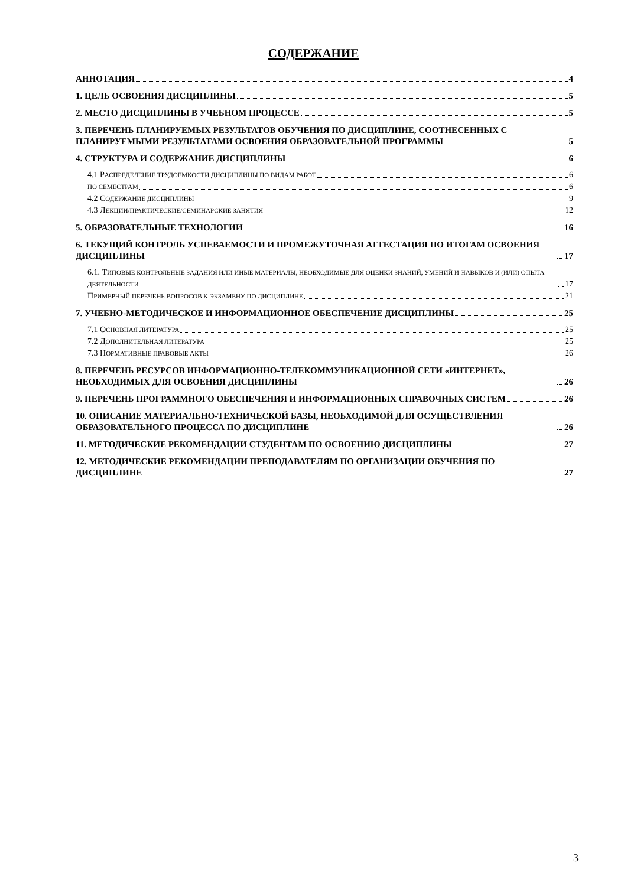СОДЕРЖАНИЕ
АННОТАЦИЯ 4
1. ЦЕЛЬ ОСВОЕНИЯ ДИСЦИПЛИНЫ 5
2. МЕСТО ДИСЦИПЛИНЫ В УЧЕБНОМ ПРОЦЕССЕ 5
3. ПЕРЕЧЕНЬ ПЛАНИРУЕМЫХ РЕЗУЛЬТАТОВ ОБУЧЕНИЯ ПО ДИСЦИПЛИНЕ, СООТНЕСЕННЫХ С ПЛАНИРУЕМЫМИ РЕЗУЛЬТАТАМИ ОСВОЕНИЯ ОБРАЗОВАТЕЛЬНОЙ ПРОГРАММЫ 5
4. СТРУКТУРА И СОДЕРЖАНИЕ ДИСЦИПЛИНЫ 6
4.1 РАСПРЕДЕЛЕНИЕ ТРУДОЁМКОСТИ ДИСЦИПЛИНЫ ПО ВИДАМ РАБОТ 6
ПО СЕМЕСТРАМ 6
4.2 СОДЕРЖАНИЕ ДИСЦИПЛИНЫ 9
4.3 ЛЕКЦИИ/ПРАКТИЧЕСКИЕ/СЕМИНАРСКИЕ ЗАНЯТИЯ 12
5. ОБРАЗОВАТЕЛЬНЫЕ ТЕХНОЛОГИИ 16
6. ТЕКУЩИЙ КОНТРОЛЬ УСПЕВАЕМОСТИ И ПРОМЕЖУТОЧНАЯ АТТЕСТАЦИЯ ПО ИТОГАМ ОСВОЕНИЯ ДИСЦИПЛИНЫ 17
6.1. ТИПОВЫЕ КОНТРОЛЬНЫЕ ЗАДАНИЯ ИЛИ ИНЫЕ МАТЕРИАЛЫ, НЕОБХОДИМЫЕ ДЛЯ ОЦЕНКИ ЗНАНИЙ, УМЕНИЙ И НАВЫКОВ И (ИЛИ) ОПЫТА ДЕЯТЕЛЬНОСТИ 17
ПРИМЕРНЫЙ ПЕРЕЧЕНЬ ВОПРОСОВ К ЭКЗАМЕНУ ПО ДИСЦИПЛИНЕ 21
7. УЧЕБНО-МЕТОДИЧЕСКОЕ И ИНФОРМАЦИОННОЕ ОБЕСПЕЧЕНИЕ ДИСЦИПЛИНЫ 25
7.1 ОСНОВНАЯ ЛИТЕРАТУРА 25
7.2 ДОПОЛНИТЕЛЬНАЯ ЛИТЕРАТУРА 25
7.3 НОРМАТИВНЫЕ ПРАВОВЫЕ АКТЫ 26
8. ПЕРЕЧЕНЬ РЕСУРСОВ ИНФОРМАЦИОННО-ТЕЛЕКОММУНИКАЦИОННОЙ СЕТИ «ИНТЕРНЕТ», НЕОБХОДИМЫХ ДЛЯ ОСВОЕНИЯ ДИСЦИПЛИНЫ 26
9. ПЕРЕЧЕНЬ ПРОГРАММНОГО ОБЕСПЕЧЕНИЯ И ИНФОРМАЦИОННЫХ СПРАВОЧНЫХ СИСТЕМ 26
10. ОПИСАНИЕ МАТЕРИАЛЬНО-ТЕХНИЧЕСКОЙ БАЗЫ, НЕОБХОДИМОЙ ДЛЯ ОСУЩЕСТВЛЕНИЯ ОБРАЗОВАТЕЛЬНОГО ПРОЦЕССА ПО ДИСЦИПЛИНЕ 26
11. МЕТОДИЧЕСКИЕ РЕКОМЕНДАЦИИ СТУДЕНТАМ ПО ОСВОЕНИЮ ДИСЦИПЛИНЫ 27
12. МЕТОДИЧЕСКИЕ РЕКОМЕНДАЦИИ ПРЕПОДАВАТЕЛЯМ ПО ОРГАНИЗАЦИИ ОБУЧЕНИЯ ПО ДИСЦИПЛИНЕ 27
3